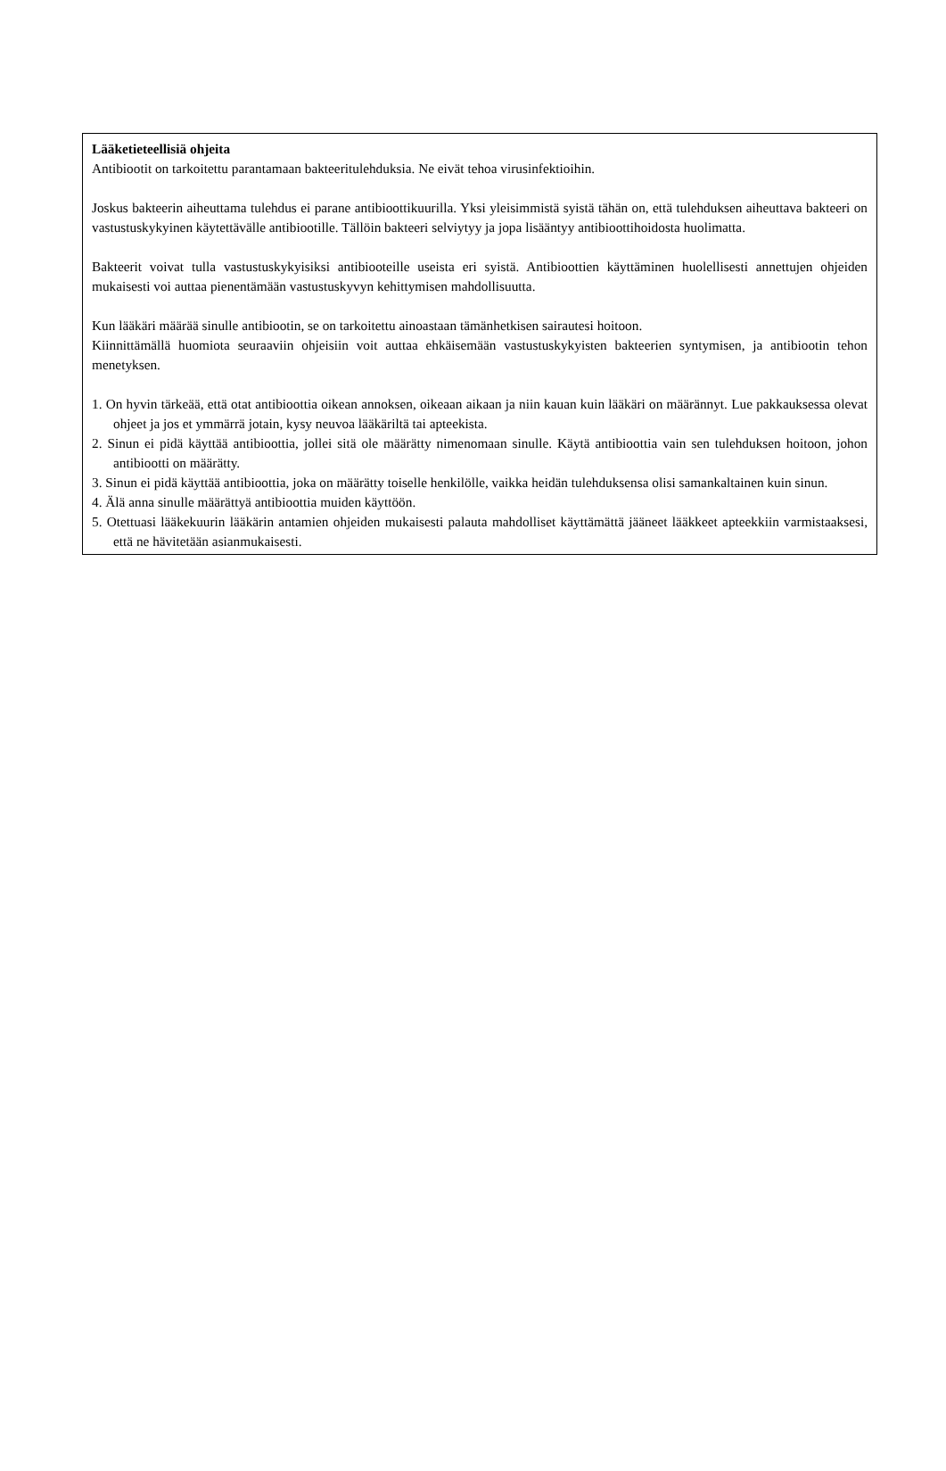Lääketieteellisiä ohjeita
Antibiootit on tarkoitettu parantamaan bakteeritulehduksia. Ne eivät tehoa virusinfektioihin.
Joskus bakteerin aiheuttama tulehdus ei parane antibioottikuurilla. Yksi yleisimmistä syistä tähän on, että tulehduksen aiheuttava bakteeri on vastustuskykyinen käytettävälle antibiootille. Tällöin bakteeri selviytyy ja jopa lisääntyy antibioottihoidosta huolimatta.
Bakteerit voivat tulla vastustuskykyisiksi antibiooteille useista eri syistä. Antibioottien käyttäminen huolellisesti annettujen ohjeiden mukaisesti voi auttaa pienentämään vastustuskyvyn kehittymisen mahdollisuutta.
Kun lääkäri määrää sinulle antibiootin, se on tarkoitettu ainoastaan tämänhetkisen sairautesi hoitoon.
Kiinnittämällä huomiota seuraaviin ohjeisiin voit auttaa ehkäisemään vastustuskykyisten bakteerien syntymisen, ja antibiootin tehon menetyksen.
1. On hyvin tärkeää, että otat antibioottia oikean annoksen, oikeaan aikaan ja niin kauan kuin lääkäri on määrännyt. Lue pakkauksessa olevat ohjeet ja jos et ymmärrä jotain, kysy neuvoa lääkäriltä tai apteekista.
2. Sinun ei pidä käyttää antibioottia, jollei sitä ole määrätty nimenomaan sinulle. Käytä antibioottia vain sen tulehduksen hoitoon, johon antibiootti on määrätty.
3. Sinun ei pidä käyttää antibioottia, joka on määrätty toiselle henkilölle, vaikka heidän tulehduksensa olisi samankaltainen kuin sinun.
4. Älä anna sinulle määrättyä antibioottia muiden käyttöön.
5. Otettuasi lääkekuurin lääkärin antamien ohjeiden mukaisesti palauta mahdolliset käyttämättä jääneet lääkkeet apteekkiin varmistaaksesi, että ne hävitetään asianmukaisesti.